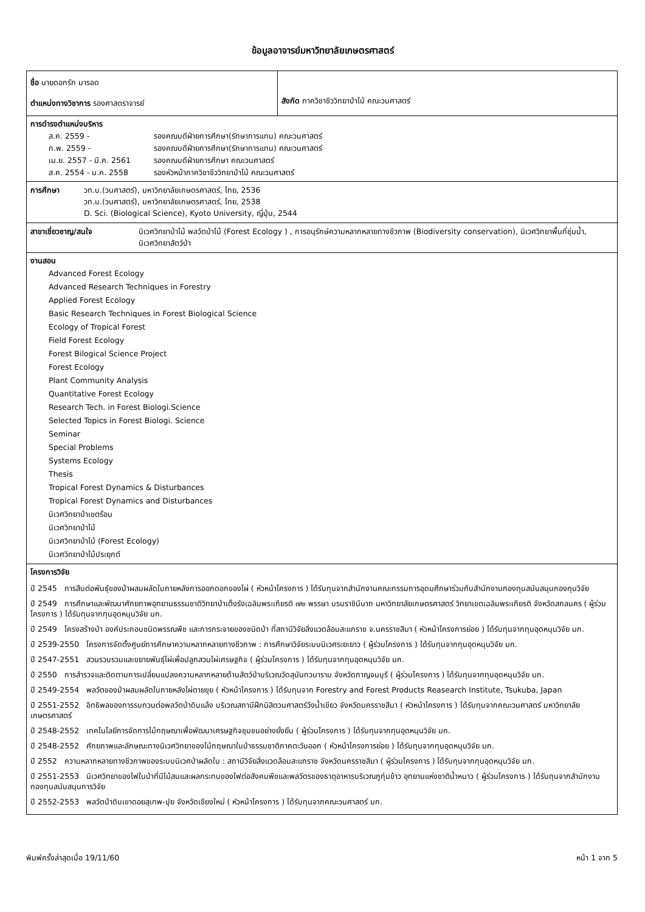ข้อมูลอาจารย์มหาวิทยาลัยเกษตรศาสตร์
ชื่อ นายดอกรัก มารอด
ตำแหน่งทางวิชาการ รองศาสตราจารย์
สังกัด ภาควิชาชีววิทยาป่าไม้ คณะวนศาสตร์
การดำรงตำแหน่งบริหาร
| ส.ค. 2559 - | รองคณบดีฝ่ายการศึกษา(รักษาการแทน) คณะวนศาสตร์ |
| ก.พ. 2559 - | รองคณบดีฝ่ายการศึกษา(รักษาการแทน) คณะวนศาสตร์ |
| เม.ย. 2557 - มี.ค. 2561 | รองคณบดีฝ่ายการศึกษา คณะวนศาสตร์ |
| ส.ค. 2554 - ม.ค. 2558 | รองหัวหน้าภาควิชาชีววิทยาป่าไม้ คณะวนศาสตร์ |
| การศึกษา | วท.บ.(วนศาสตร์), มหาวิทยาลัยเกษตรศาสตร์, ไทย, 2536 วท.ม.(วนศาสตร์), มหาวิทยาลัยเกษตรศาสตร์, ไทย, 2538 D. Sci. (Biological Science), Kyoto University, ญี่ปุ่น, 2544 |
| สาขาเชี่ยวชาญ/สนใจ | นิเวศวิทยาป่าไม้ พลวัตป่าไม้ (Forest Ecology ) , การอนุรักษ์ความหลากหลายทางชีวภาพ (Biodiversity conservation), นิเวศวิทยาพื้นที่ชุ่มน้ำ, นิเวศวิทยาสัตว์ป่า |
งานสอน
Advanced Forest Ecology
Advanced Research Techniques in Forestry
Applied Forest Ecology
Basic Research Techniques in Forest Biological Science
Ecology of Tropical Forest
Field Forest Ecology
Forest Bilogical Science Project
Forest Ecology
Plant Community Analysis
Quantitative Forest Ecology
Research Tech. in Forest Biologi.Science
Selected Topics in Forest Biologi. Science
Seminar
Special Problems
Systems Ecology
Thesis
Tropical Forest Dynamics & Disturbances
Tropical Forest Dynamics and Disturbances
นิเวศวิทยาป่าเขตร้อน
นิเวศวิทยาป่าไม้
นิเวศวิทยาป่าไม้ (Forest Ecology)
นิเวศวิทยาป่าไม้ประยุกต์
โครงการวิจัย
ปี 2545 การสืบต่อพันธุ์ของป่าผสมผลัดใบภายหลังการออกดอกของไผ่ ( หัวหน้าโครงการ ) ได้รับทุนจากสำนักงานคณะกรรมการอุดมศึกษาร่วมกับสำนักงานกองทุนสนับสนุนกองทุนวิจัย
ปี 2549 การศึกษาและพัฒนาศักยภาพอุทยานธรรมชาติวิทยาป่าเต็งรังเฉลิมพระเกียรติ ๗๒ พรรษา บรมราชินีนาถ มหาวิทยาลัยเกษตรศาสตร์ วิทยาเขตเฉลิมพระเกียรติ จังหวัดสกลนคร ( ผู้ร่วมโครงการ ) ได้รับทุนจากทุนอุดหนุนวิจัย มก.
ปี 2549 โครงสร้างป่า องค์ประกอบชนิดพรรณพืช และการกระจายของชนิดป่า ที่สถานีวิจัยสิ่งแวดล้อมสะแกราช จ.นครราชสีมา ( หัวหน้าโครงการย่อย ) ได้รับทุนจากทุนอุดหนุนวิจัย มก.
ปี 2539-2550 โครงการจัดตั้งศูนย์การศึกษาความหลากหลายทางชีวภาพ : การศึกษาวิจัยระบบนิเวศระยะยาว ( ผู้ร่วมโครงการ ) ได้รับทุนจากทุนอุดหนุนวิจัย มก.
ปี 2547-2551 สวนรวบรวมและขยายพันธุ์ไผ่เพื่อปลูกสวนไผ่เศรษฐกิจ ( ผู้ร่วมโครงการ ) ได้รับทุนจากทุนอุดหนุนวิจัย มก.
ปี 2550 การสำรวจและติดตามการเปลี่ยนแปลงความหลากหลายด้านสัตว์ป่าบริเวณวัดสุนันทวนาราม จังหวัดกาญจนบุรี ( ผู้ร่วมโครงการ ) ได้รับทุนจากทุนอุดหนุนวิจัย มก.
ปี 2549-2554 พลวัตของป่าผสมผลัดใบภายหลังไผ่ตายขุย ( หัวหน้าโครงการ ) ได้รับทุนจาก Forestry and Forest Products Reasearch Institute, Tsukuba, Japan
ปี 2551-2552 อิทธิพลของการรบกวนต่อพลวัตป่าดิบแล้ง บริเวณสถานีฝึกนิสิตวนศาสตร์วังน้ำเขียว จังหวัดนครราชสีมา ( หัวหน้าโครงการ ) ได้รับทุนจากคณะวนศาสตร์ มหาวิทยาลัยเกษตรศาสตร์
ปี 2548-2552 เทคโนโลยีการจัดการไม้กฤษณาเพื่อพัฒนาเศรษฐกิจชุมชนอย่างยั่งยืน ( ผู้ร่วมโครงการ ) ได้รับทุนจากทุนอุดหนุนวิจัย มก.
ปี 2548-2552 ศักยภาพและลักษณะทางนิเวศวิทยาของไม้กฤษณาในป่าธรรมชาติภาคตะวันออก ( หัวหน้าโครงการย่อย ) ได้รับทุนจากทุนอุดหนุนวิจัย มก.
ปี 2552 ความหลากหลายทางชีวภาพของระบบนิเวศป่าผลัดใบ : สถานีวิจัยสิ่งแวดล้อมสะแกราช จังหวัดนครราชสีมา ( ผู้ร่วมโครงการ ) ได้รับทุนจากทุนอุดหนุนวิจัย มก.
ปี 2551-2553 นิเวศวิทยาของไฟในป่าที่มีไม้สนและผลกระทบของไฟต่อสังคมพืชและพลวัตรของธาตุอาหารบริเวณภูกุ่มข้าว อุทยานแห่งชาติน้ำหนาว ( ผู้ร่วมโครงการ ) ได้รับทุนจากสำนักงานกองทุนสนับสนุนการวิจัย
ปี 2552-2553 พลวัตป่าดิบเขาดอยสุเทพ-ปุย จังหวัดเชียงใหม่ ( หัวหน้าโครงการ ) ได้รับทุนจากคณะวนศาสตร์ มก.
พิมพ์ครั้งล่าสุดเมื่อ 19/11/60 หน้า 1 จาก 5